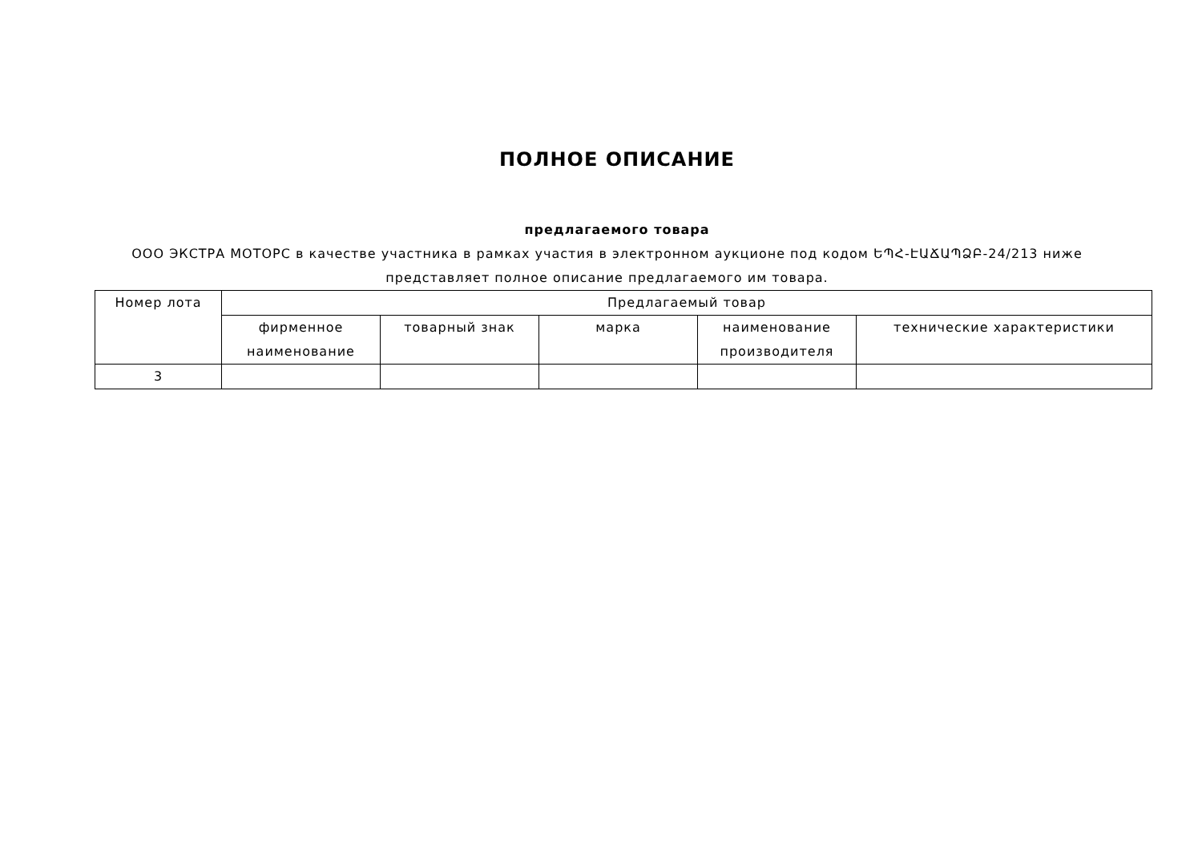ПОЛНОЕ ОПИСАНИЕ
предлагаемого товара
ООО ЭКСТРА МОТОРС в качестве участника в рамках участия в электронном аукционе под кодом ԵՊՀ-ԷԱՃԱՊՁԲ-24/213 ниже представляет полное описание предлагаемого им товара.
| Номер лота | Предлагаемый товар | | | | |
| --- | --- | --- | --- | --- | --- |
| | фирменное наименование | товарный знак | марка | наименование производителя | технические характеристики |
| 3 | | | | | |